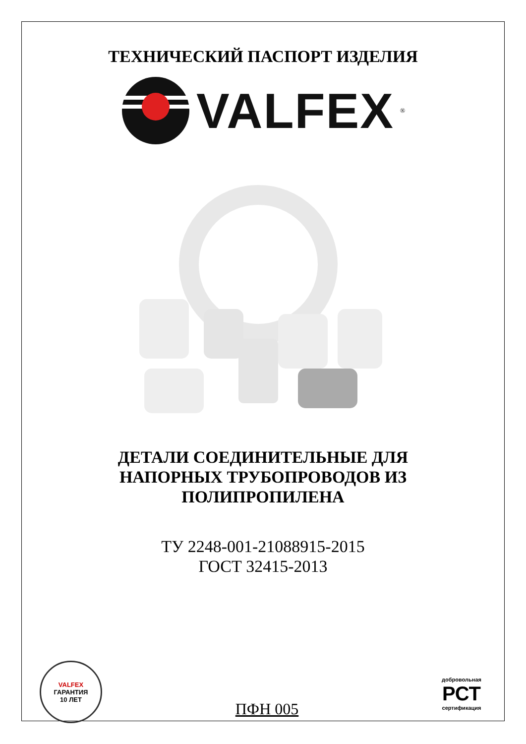ТЕХНИЧЕСКИЙ ПАСПОРТ ИЗДЕЛИЯ
VALFEX<sup>®</sup>
ДЕТАЛИ СОЕДИНИТЕЛЬНЫЕ ДЛЯ
НАПОРНЫХ ТРУБОПРОВОДОВ ИЗ
ПОЛИПРОПИЛЕНА
ТУ 2248-001-21088915-2015
ГОСТ 32415-2013
VALFEX
ГАРАНТИЯ
10 ЛЕТ
ПФН 005
добровольная
РСТ
сертификация